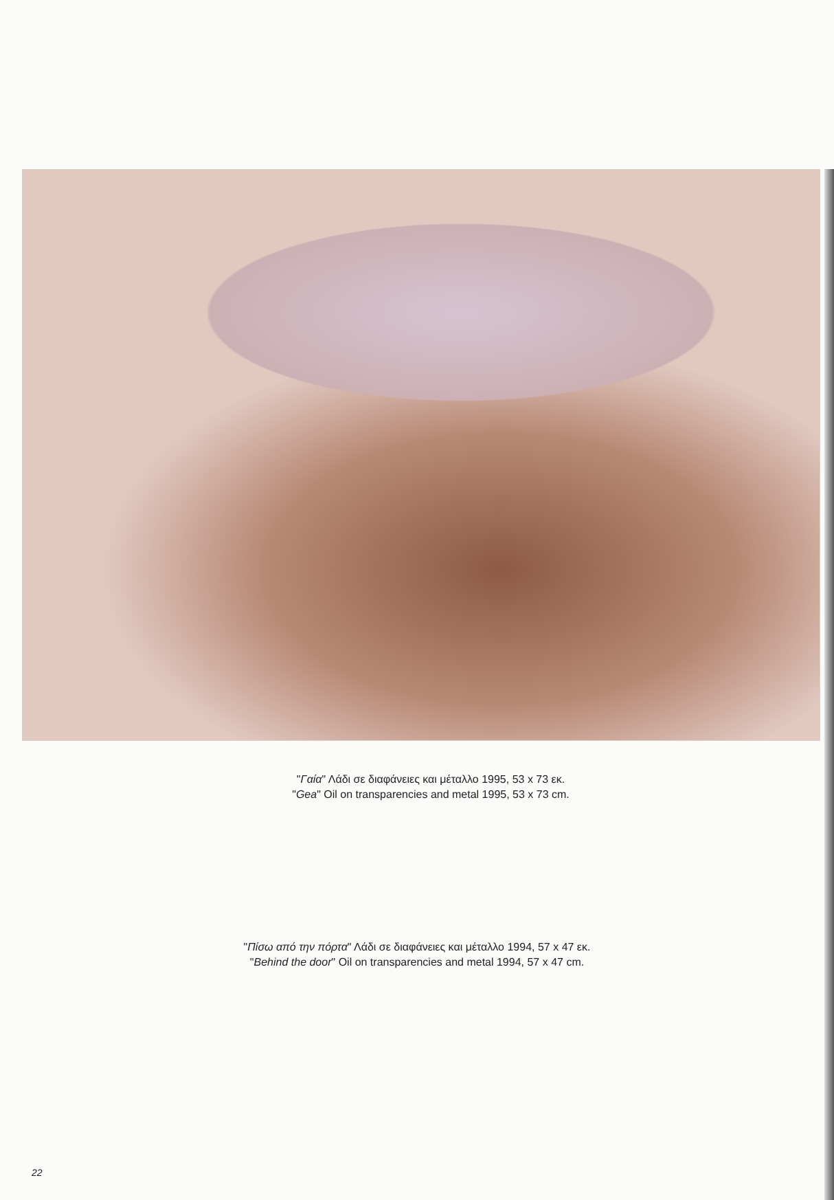"Γαία" Λάδι σε διαφάνειες και μέταλλο 1995, 53 x 73 εκ.
"Gea" Oil on transparencies and metal 1995, 53 x 73 cm.
"Πίσω από την πόρτα" Λάδι σε διαφάνειες και μέταλλο 1994, 57 x 47 εκ.
"Behind the door" Oil on transparencies and metal 1994, 57 x 47 cm.
22